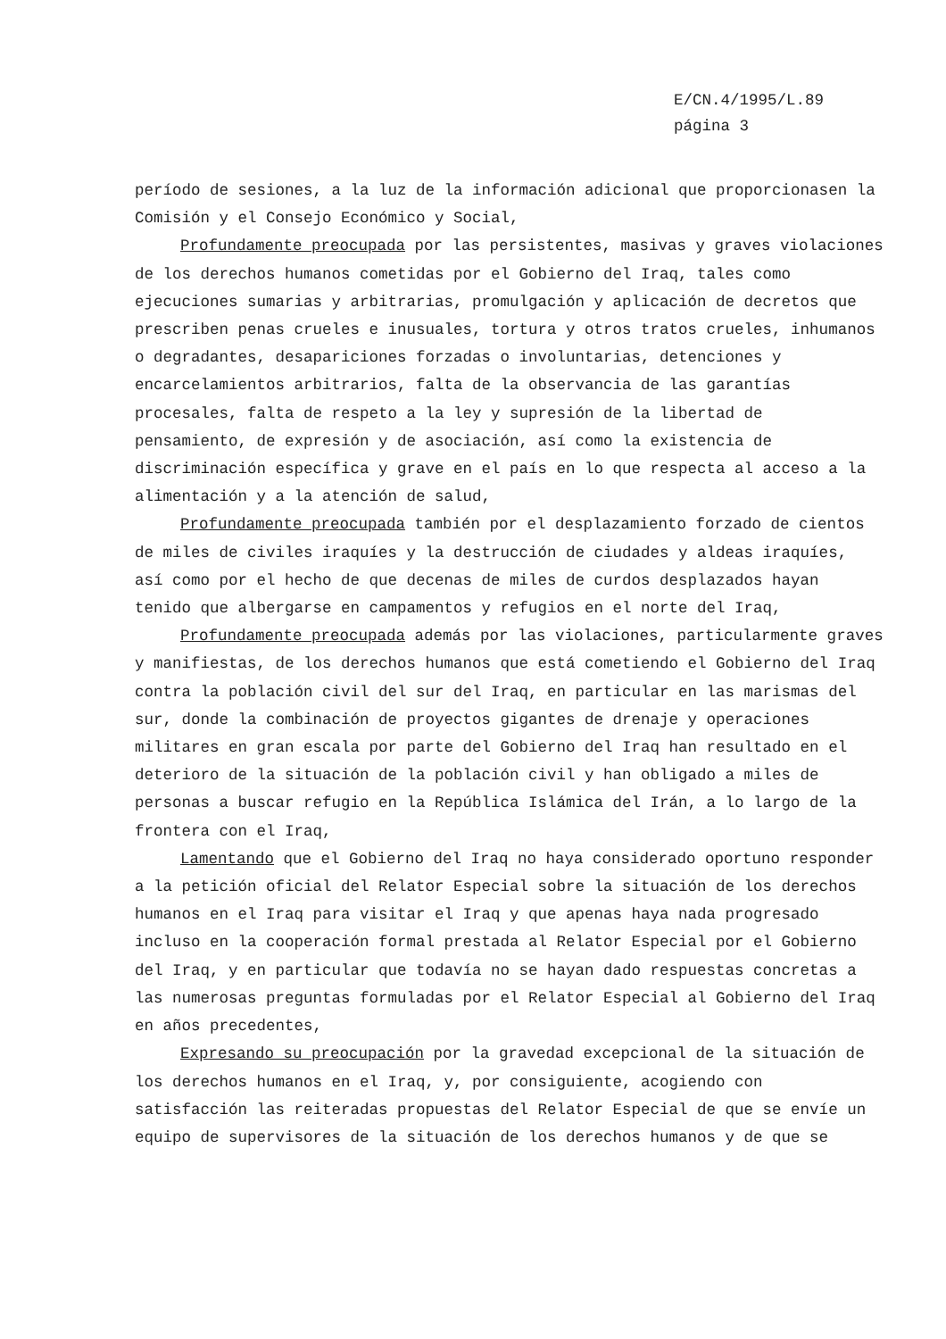E/CN.4/1995/L.89
página 3
período de sesiones, a la luz de la información adicional que proporcionasen la Comisión y el Consejo Económico y Social,
Profundamente preocupada por las persistentes, masivas y graves violaciones de los derechos humanos cometidas por el Gobierno del Iraq, tales como ejecuciones sumarias y arbitrarias, promulgación y aplicación de decretos que prescriben penas crueles e inusuales, tortura y otros tratos crueles, inhumanos o degradantes, desapariciones forzadas o involuntarias, detenciones y encarcelamientos arbitrarios, falta de la observancia de las garantías procesales, falta de respeto a la ley y supresión de la libertad de pensamiento, de expresión y de asociación, así como la existencia de discriminación específica y grave en el país en lo que respecta al acceso a la alimentación y a la atención de salud,
Profundamente preocupada también por el desplazamiento forzado de cientos de miles de civiles iraquíes y la destrucción de ciudades y aldeas iraquíes, así como por el hecho de que decenas de miles de curdos desplazados hayan tenido que albergarse en campamentos y refugios en el norte del Iraq,
Profundamente preocupada además por las violaciones, particularmente graves y manifiestas, de los derechos humanos que está cometiendo el Gobierno del Iraq contra la población civil del sur del Iraq, en particular en las marismas del sur, donde la combinación de proyectos gigantes de drenaje y operaciones militares en gran escala por parte del Gobierno del Iraq han resultado en el deterioro de la situación de la población civil y han obligado a miles de personas a buscar refugio en la República Islámica del Irán, a lo largo de la frontera con el Iraq,
Lamentando que el Gobierno del Iraq no haya considerado oportuno responder a la petición oficial del Relator Especial sobre la situación de los derechos humanos en el Iraq para visitar el Iraq y que apenas haya nada progresado incluso en la cooperación formal prestada al Relator Especial por el Gobierno del Iraq, y en particular que todavía no se hayan dado respuestas concretas a las numerosas preguntas formuladas por el Relator Especial al Gobierno del Iraq en años precedentes,
Expresando su preocupación por la gravedad excepcional de la situación de los derechos humanos en el Iraq, y, por consiguiente, acogiendo con satisfacción las reiteradas propuestas del Relator Especial de que se envíe un equipo de supervisores de la situación de los derechos humanos y de que se